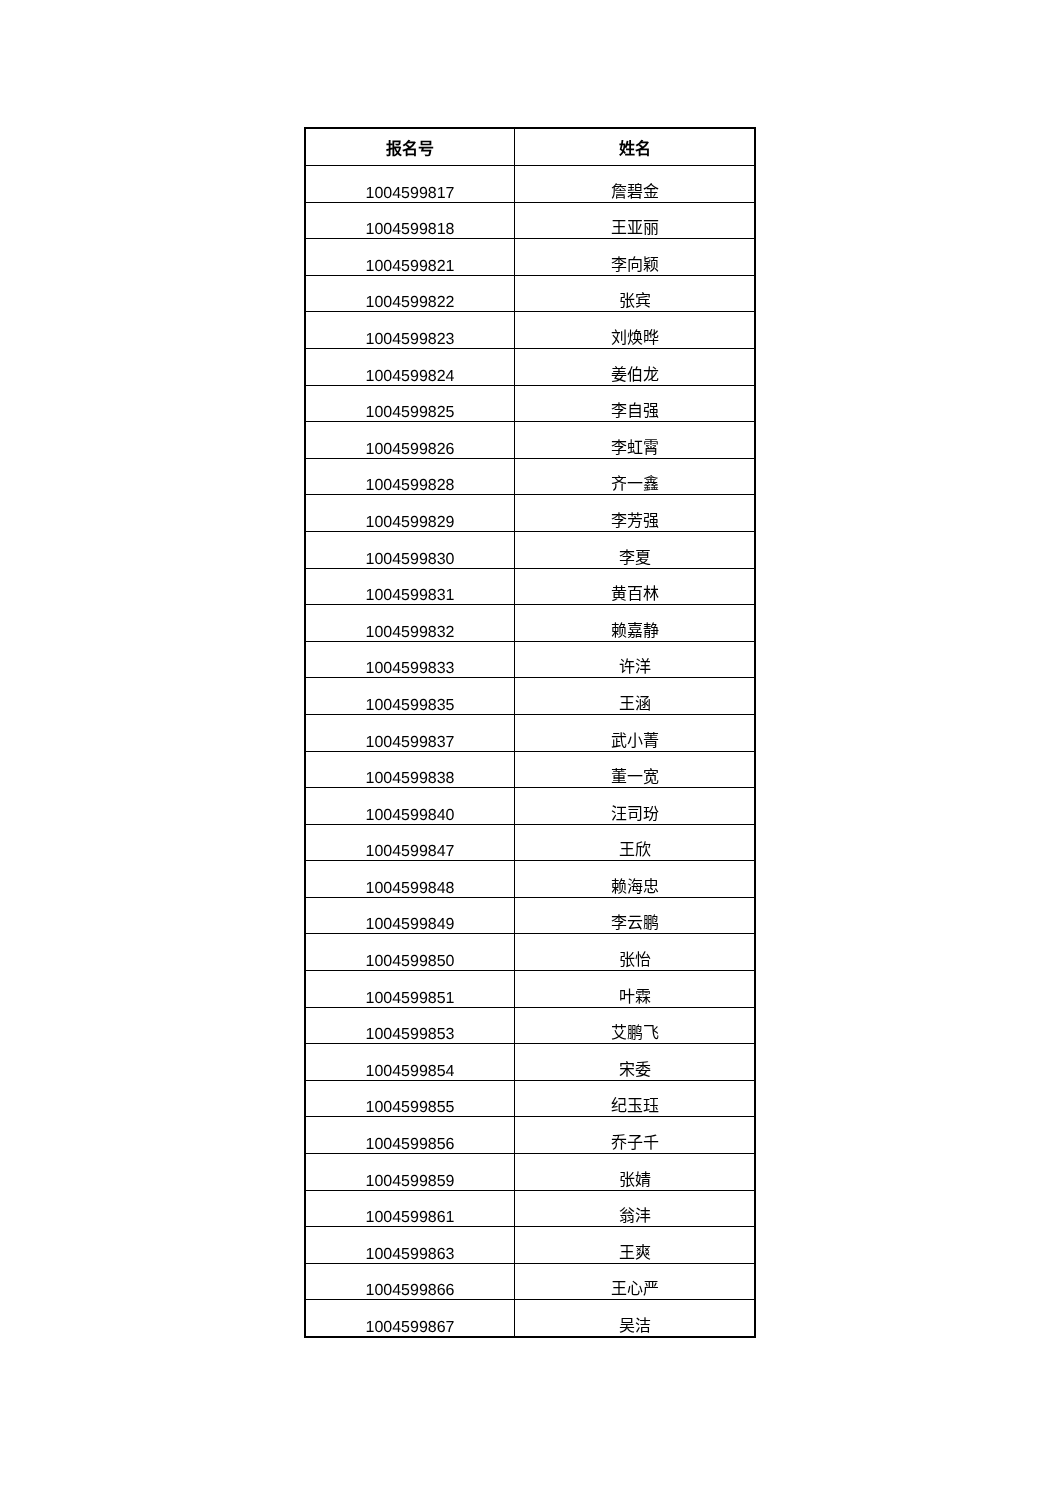| 报名号 | 姓名 |
| --- | --- |
| 1004599817 | 詹碧金 |
| 1004599818 | 王亚丽 |
| 1004599821 | 李向颖 |
| 1004599822 | 张宾 |
| 1004599823 | 刘焕晔 |
| 1004599824 | 姜伯龙 |
| 1004599825 | 李自强 |
| 1004599826 | 李虹霄 |
| 1004599828 | 齐一鑫 |
| 1004599829 | 李芳强 |
| 1004599830 | 李夏 |
| 1004599831 | 黄百林 |
| 1004599832 | 赖嘉静 |
| 1004599833 | 许洋 |
| 1004599835 | 王涵 |
| 1004599837 | 武小菁 |
| 1004599838 | 董一宽 |
| 1004599840 | 汪司玢 |
| 1004599847 | 王欣 |
| 1004599848 | 赖海忠 |
| 1004599849 | 李云鹏 |
| 1004599850 | 张怡 |
| 1004599851 | 叶霖 |
| 1004599853 | 艾鹏飞 |
| 1004599854 | 宋委 |
| 1004599855 | 纪玉珏 |
| 1004599856 | 乔子千 |
| 1004599859 | 张婧 |
| 1004599861 | 翁沣 |
| 1004599863 | 王爽 |
| 1004599866 | 王心严 |
| 1004599867 | 吴洁 |